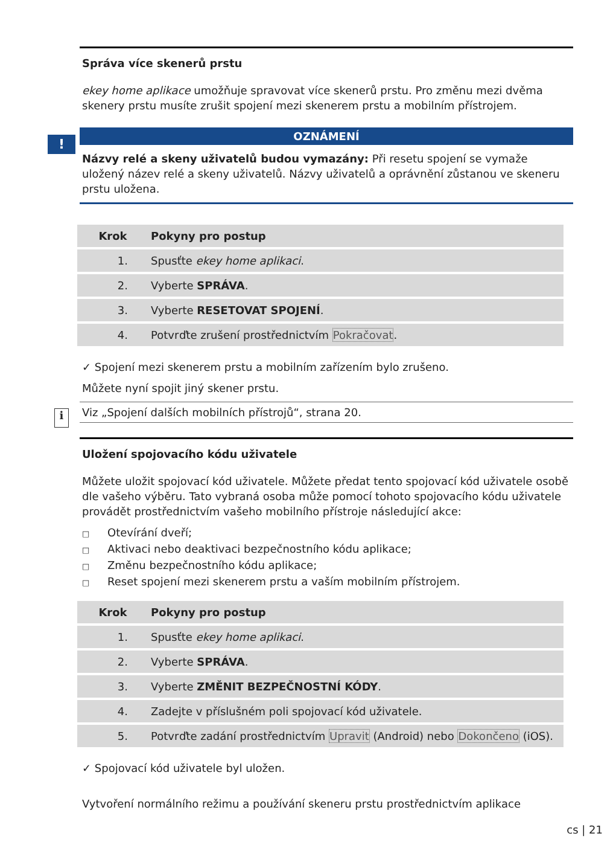Správa více skenerů prstu
ekey home aplikace umožňuje spravovat více skenerů prstu. Pro změnu mezi dvěma skenery prstu musíte zrušit spojení mezi skenerem prstu a mobilním přístrojem.
OZNÁMENÍ
Názvy relé a skeny uživatelů budou vymazány: Při resetu spojení se vymaže uložený název relé a skeny uživatelů. Názvy uživatelů a oprávnění zůstanou ve skeneru prstu uložena.
| Krok | Pokyny pro postup |
| --- | --- |
| 1. | Spusťte ekey home aplikaci . |
| 2. | Vyberte SPRÁVA . |
| 3. | Vyberte RESETOVAT SPOJENÍ . |
| 4. | Potvrďte zrušení prostřednictvím Pokračovat . |
✓ Spojení mezi skenerem prstu a mobilním zařízením bylo zrušeno.
Můžete nyní spojit jiný skener prstu.
Viz „Spojení dalších mobilních přístrojů“, strana 20.
Uložení spojovacího kódu uživatele
Můžete uložit spojovací kód uživatele. Můžete předat tento spojovací kód uživatele osobě dle vašeho výběru. Tato vybraná osoba může pomocí tohoto spojovacího kódu uživatele provádět prostřednictvím vašeho mobilního přístroje následující akce:
□ Otevírání dveří;
□ Aktivaci nebo deaktivaci bezpečnostního kódu aplikace;
□ Změnu bezpečnostního kódu aplikace;
□ Reset spojení mezi skenerem prstu a vaším mobilním přístrojem.
| Krok | Pokyny pro postup |
| --- | --- |
| 1. | Spusťte ekey home aplikaci . |
| 2. | Vyberte SPRÁVA . |
| 3. | Vyberte ZMĚNIT BEZPEČNOSTNÍ KÓDY . |
| 4. | Zadejte v příslušném poli spojovací kód uživatele. |
| 5. | Potvrďte zadání prostřednictvím Upravit (Android) nebo Dokončeno (iOS). |
✓ Spojovací kód uživatele byl uložen.
Vytvoření normálního režimu a používání skeneru prstu prostřednictvím aplikace
!
i
cs | 21